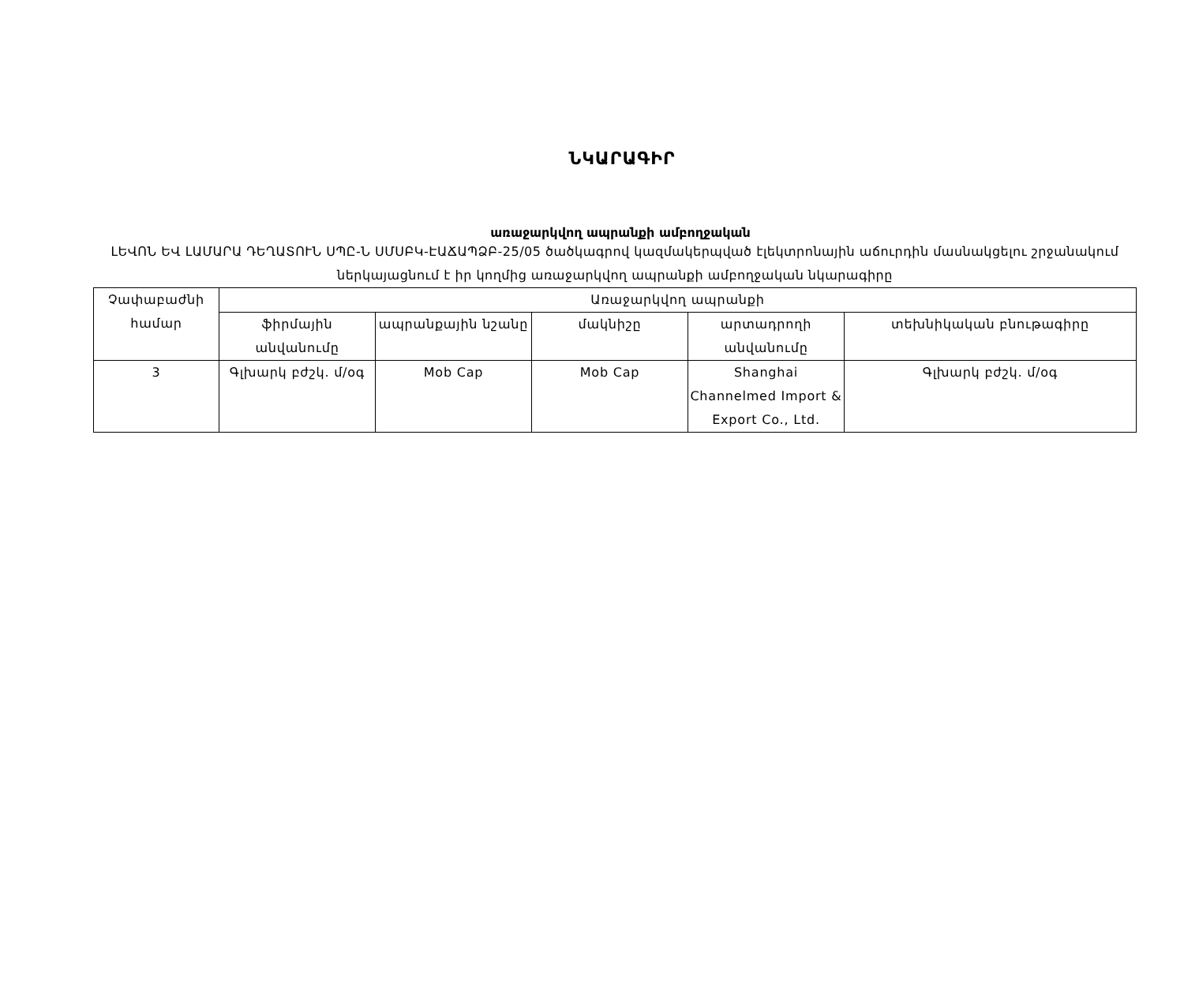ՆԿԱՐԱԳԻՐ
առաջարկվող ապրանքի ամբողջական
ԼԵՎՈՆ ԵՎ ԼԱՄԱՐԱ ԴԵՂԱՏՈՒՆ ՍՊԸ-Ն ՍՄՍԲԿ-ԷԱՃԱՊՁԲ-25/05 ծածկագրով կազմակերպված էլեկտրոնային աճուրդին մասնակցելու շրջանակում ներկայացնում է իր կողմից առաջարկվող ապրանքի ամբողջական նկարագիրը
| Չափաբաժնի համար | Առաջարկվող ապրանքի | | | | |
| --- | --- | --- | --- | --- | --- |
| | ֆիրմային անվանումը | ապրանքային նշանը | մակնիշը | արտադրողի անվանումը | տեխնիկական բնութագիրը |
| 3 | Գլխարկ բժշկ. մ/օգ | Mob Cap | Mob Cap | Shanghai Channelmed Import & Export Co., Ltd. | Գլխարկ բժշկ. մ/օգ |